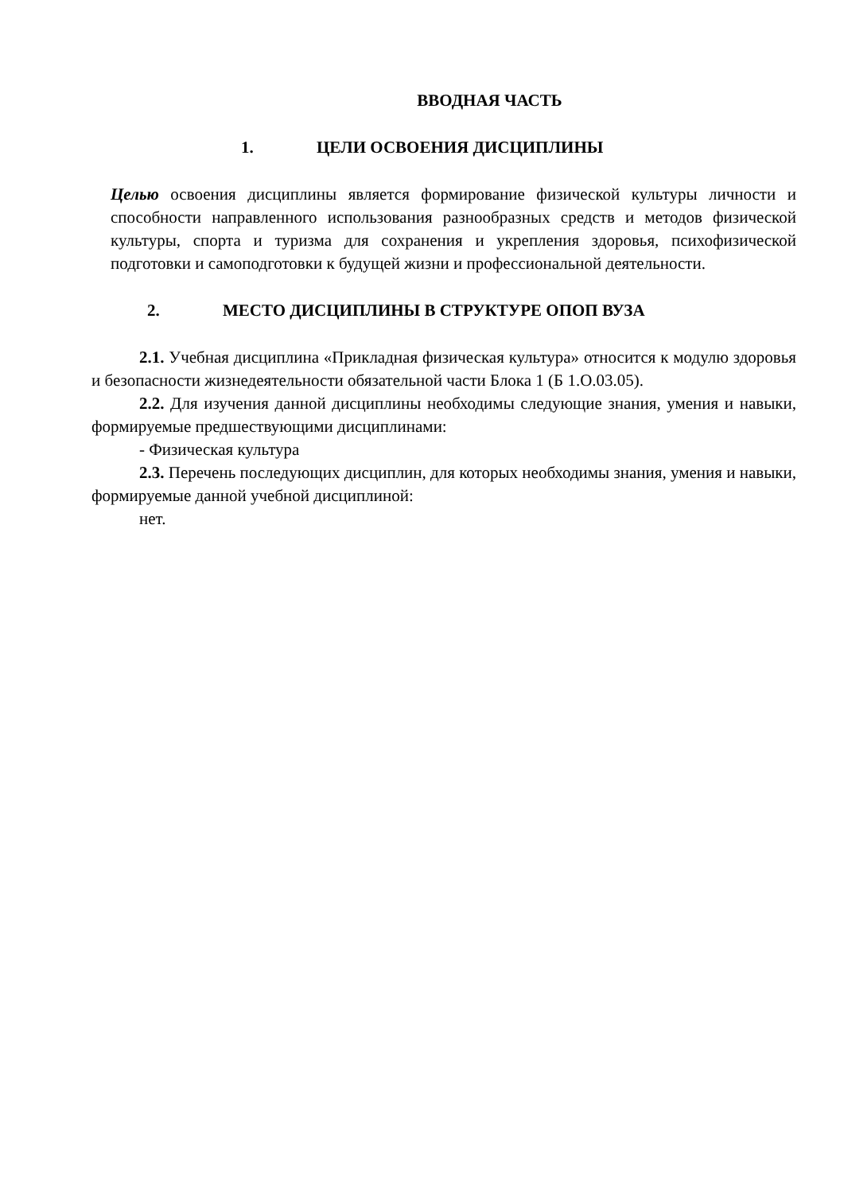ВВОДНАЯ ЧАСТЬ
1. ЦЕЛИ ОСВОЕНИЯ ДИСЦИПЛИНЫ
Целью освоения дисциплины является формирование физической культуры личности и способности направленного использования разнообразных средств и методов физической культуры, спорта и туризма для сохранения и укрепления здоровья, психофизической подготовки и самоподготовки к будущей жизни и профессиональной деятельности.
2. МЕСТО ДИСЦИПЛИНЫ В СТРУКТУРЕ ОПОП ВУЗА
2.1. Учебная дисциплина «Прикладная физическая культура» относится к модулю здоровья и безопасности жизнедеятельности обязательной части Блока 1 (Б 1.О.03.05).
2.2. Для изучения данной дисциплины необходимы следующие знания, умения и навыки, формируемые предшествующими дисциплинами:
- Физическая культура
2.3. Перечень последующих дисциплин, для которых необходимы знания, умения и навыки, формируемые данной учебной дисциплиной:
нет.